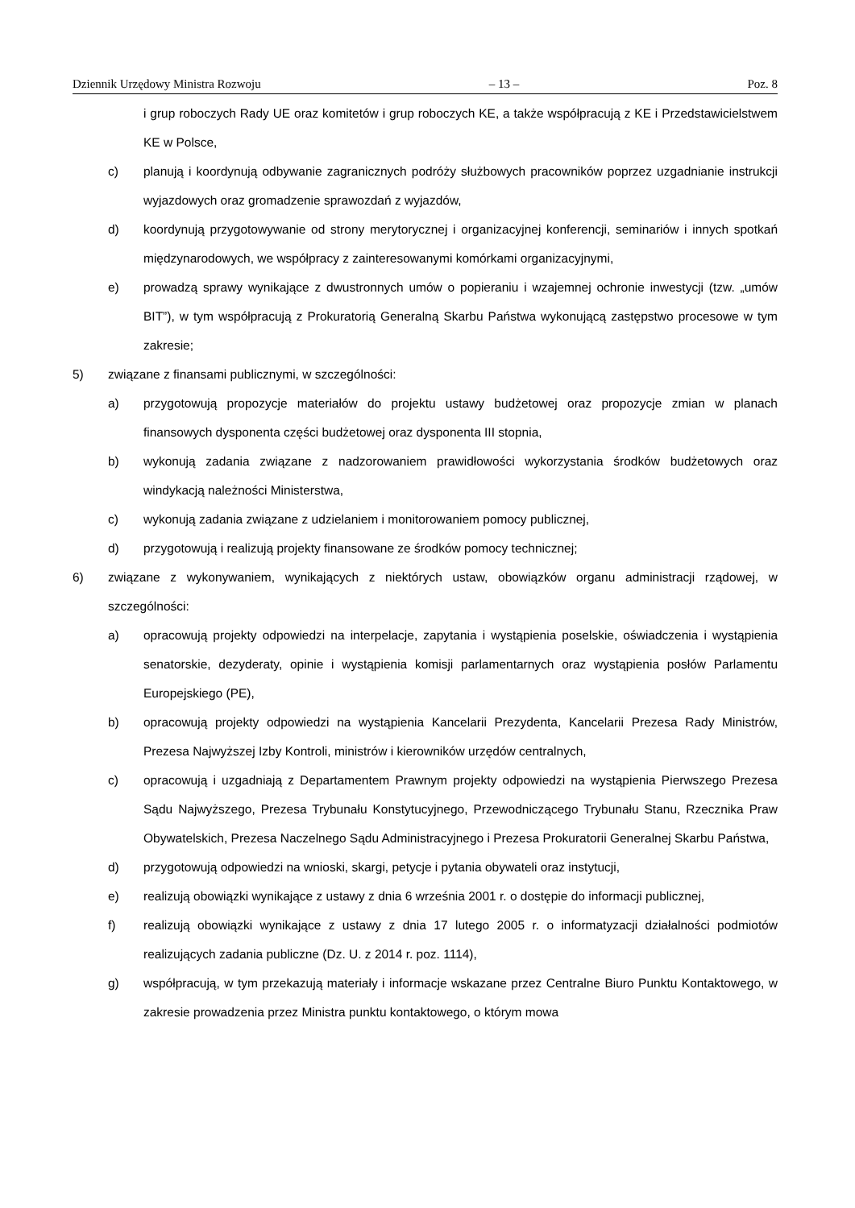Dziennik Urzędowy Ministra Rozwoju – 13 – Poz. 8
i grup roboczych Rady UE oraz komitetów i grup roboczych KE, a także współpracują z KE i Przedstawicielstwem KE w Polsce,
c) planują i koordynują odbywanie zagranicznych podróży służbowych pracowników poprzez uzgadnianie instrukcji wyjazdowych oraz gromadzenie sprawozdań z wyjazdów,
d) koordynują przygotowywanie od strony merytorycznej i organizacyjnej konferencji, seminariów i innych spotkań międzynarodowych, we współpracy z zainteresowanymi komórkami organizacyjnymi,
e) prowadzą sprawy wynikające z dwustronnych umów o popieraniu i wzajemnej ochronie inwestycji (tzw. „umów BIT”), w tym współpracują z Prokuratorią Generalną Skarbu Państwa wykonującą zastępstwo procesowe w tym zakresie;
5) związane z finansami publicznymi, w szczególności:
a) przygotowują propozycje materiałów do projektu ustawy budżetowej oraz propozycje zmian w planach finansowych dysponenta części budżetowej oraz dysponenta III stopnia,
b) wykonują zadania związane z nadzorowaniem prawidłowości wykorzystania środków budżetowych oraz windykacją należności Ministerstwa,
c) wykonują zadania związane z udzielaniem i monitorowaniem pomocy publicznej,
d) przygotowują i realizują projekty finansowane ze środków pomocy technicznej;
6) związane z wykonywaniem, wynikających z niektórych ustaw, obowiązków organu administracji rządowej, w szczególności:
a) opracowują projekty odpowiedzi na interpelacje, zapytania i wystąpienia poselskie, oświadczenia i wystąpienia senatorskie, dezyderaty, opinie i wystąpienia komisji parlamentarnych oraz wystąpienia posłów Parlamentu Europejskiego (PE),
b) opracowują projekty odpowiedzi na wystąpienia Kancelarii Prezydenta, Kancelarii Prezesa Rady Ministrów, Prezesa Najwyższej Izby Kontroli, ministrów i kierowników urzędów centralnych,
c) opracowują i uzgadniają z Departamentem Prawnym projekty odpowiedzi na wystąpienia Pierwszego Prezesa Sądu Najwyższego, Prezesa Trybunału Konstytucyjnego, Przewodniczącego Trybunału Stanu, Rzecznika Praw Obywatelskich, Prezesa Naczelnego Sądu Administracyjnego i Prezesa Prokuratorii Generalnej Skarbu Państwa,
d) przygotowują odpowiedzi na wnioski, skargi, petycje i pytania obywateli oraz instytucji,
e) realizują obowiązki wynikające z ustawy z dnia 6 września 2001 r. o dostępie do informacji publicznej,
f) realizują obowiązki wynikające z ustawy z dnia 17 lutego 2005 r. o informatyzacji działalności podmiotów realizujących zadania publiczne (Dz. U. z 2014 r. poz. 1114),
g) współpracują, w tym przekazują materiały i informacje wskazane przez Centralne Biuro Punktu Kontaktowego, w zakresie prowadzenia przez Ministra punktu kontaktowego, o którym mowa